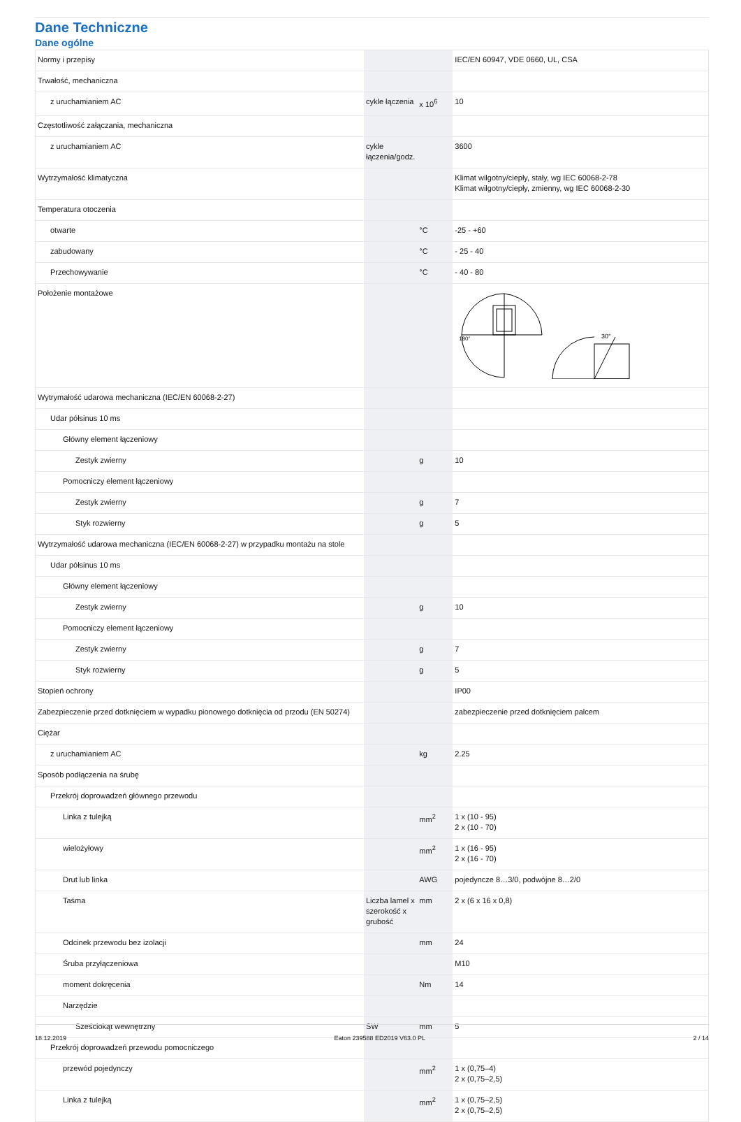Dane Techniczne
Dane ogólne
| Normy i przepisy | | | IEC/EN 60947, VDE 0660, UL, CSA |
| Trwałość, mechaniczna | | | |
| z uruchamianiem AC | cykle łączenia | x 10<sup>6</sup> | 10 |
| Częstotliwość załączania, mechaniczna | | | |
| z uruchamianiem AC | cykle łączenia/godz. | | 3600 |
| Wytrzymałość klimatyczna | | | Klimat wilgotny/ciepły, stały, wg IEC 60068-2-78 Klimat wilgotny/ciepły, zmienny, wg IEC 60068-2-30 |
| Temperatura otoczenia | | | |
| otwarte | | °C | -25 - +60 |
| zabudowany | | °C | - 25 - 40 |
| Przechowywanie | | °C | - 40 - 80 |
| Położenie montażowe | | | 30° 180° |
| Wytrymałość udarowa mechaniczna (IEC/EN 60068-2-27) | | | |
| Udar półsinus 10 ms | | | |
| Główny element łączeniowy | | | |
| Zestyk zwierny | | g | 10 |
| Pomocniczy element łączeniowy | | | |
| Zestyk zwierny | | g | 7 |
| Styk rozwierny | | g | 5 |
| Wytrzymałość udarowa mechaniczna (IEC/EN 60068-2-27) w przypadku montażu na stole | | | |
| Udar półsinus 10 ms | | | |
| Główny element łączeniowy | | | |
| Zestyk zwierny | | g | 10 |
| Pomocniczy element łączeniowy | | | |
| Zestyk zwierny | | g | 7 |
| Styk rozwierny | | g | 5 |
| Stopień ochrony | | | IP00 |
| Zabezpieczenie przed dotknięciem w wypadku pionowego dotknięcia od przodu (EN 50274) | | | zabezpieczenie przed dotknięciem palcem |
| Ciężar | | | |
| z uruchamianiem AC | | kg | 2.25 |
| Sposób podłączenia na śrubę | | | |
| Przekrój doprowadzeń głównego przewodu | | | |
| Linka z tulejką | | mm<sup>2</sup> | 1 x (10 - 95) 2 x (10 - 70) |
| wielożyłowy | | mm<sup>2</sup> | 1 x (16 - 95) 2 x (16 - 70) |
| Drut lub linka | | AWG | pojedyncze 8…3/0, podwójne 8…2/0 |
| Taśma | Liczba lamel x szerokość x grubość | mm | 2 x (6 x 16 x 0,8) |
| Odcinek przewodu bez izolacji | | mm | 24 |
| Śruba przyłączeniowa | | | M10 |
| moment dokręcenia | | Nm | 14 |
| Narzędzie | | | |
| Sześciokąt wewnętrzny | SW | mm | 5 |
| Przekrój doprowadzeń przewodu pomocniczego | | | |
| przewód pojedynczy | | mm<sup>2</sup> | 1 x (0,75–4) 2 x (0,75–2,5) |
| Linka z tulejką | | mm<sup>2</sup> | 1 x (0,75–2,5) 2 x (0,75–2,5) |
18.12.2019 Eaton 239588 ED2019 V63.0 PL 2 / 14